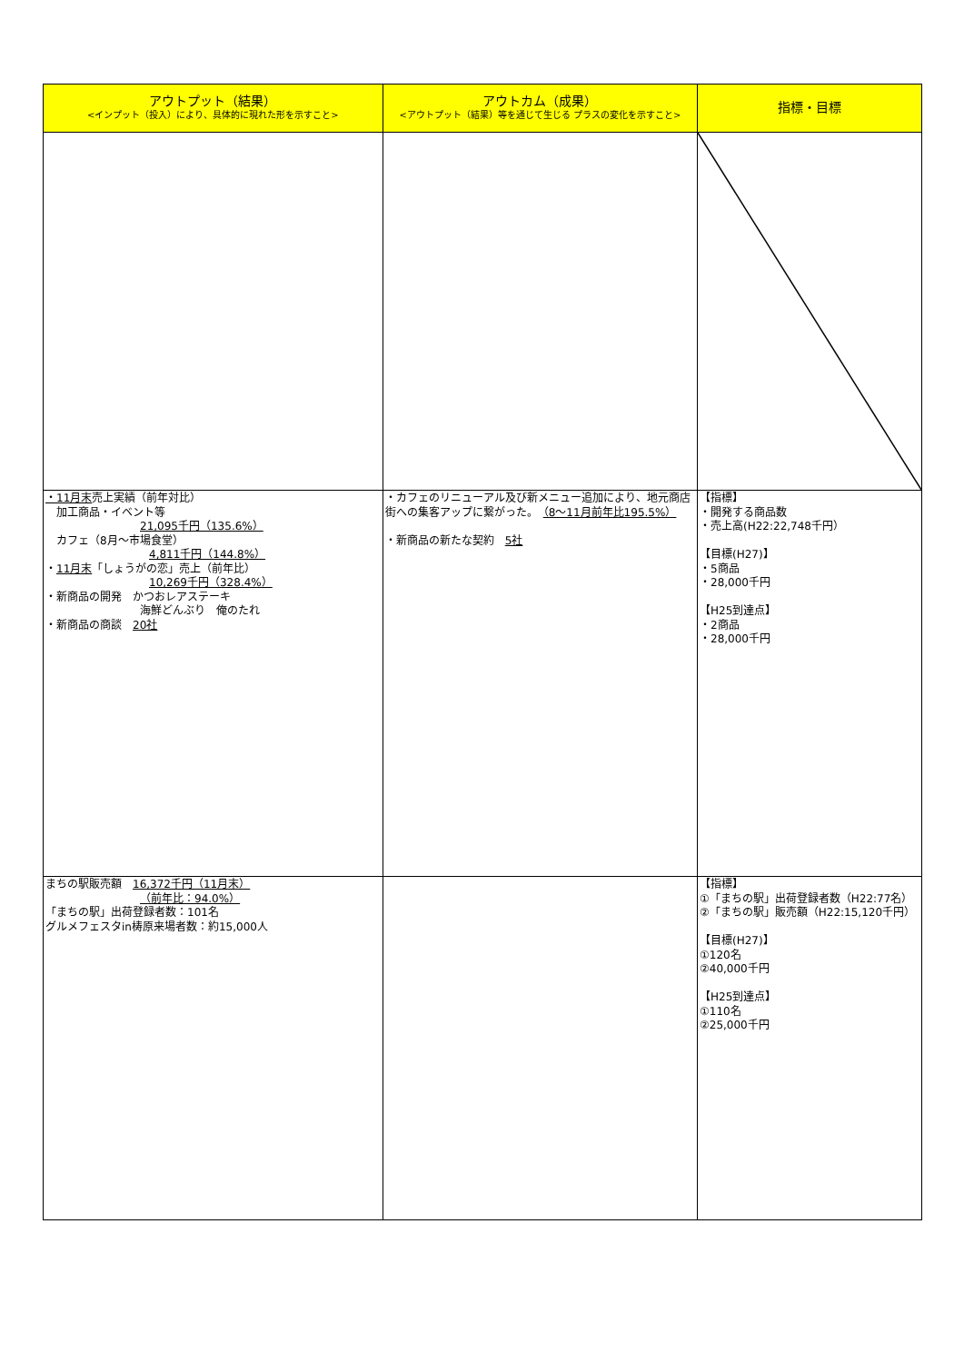| アウトプット（結果） <インプット（投入）により、具体的に現れた形を示すこと> | アウトカム（成果） <アウトプット（結果）等を通じて生じる プラスの変化を示すこと> | 指標・目標 |
| --- | --- | --- |
| ・11月末 売上実績（前年対比） 加工商品・イベント等 21,095千円（135.6%） カフェ（8月～市場食堂） 4,811千円（144.8%） ・ 11月末 「しょうがの恋」売上（前年比） 10,269千円（328.4%） ・新商品の開発 かつおレアステーキ 海鮮どんぶり 俺のたれ ・新商品の商談 20社 | ・カフェのリニューアル及び新メニュー追加により、地元商店街への集客アップに繋がった。 （8～11月前年比195.5%） ・新商品の新たな契約 5社 | 【指標】 ・開発する商品数 ・売上高(H22:22,748千円） 【目標(H27)】 ・5商品 ・28,000千円 【H25到達点】 ・2商品 ・28,000千円 |
| まちの駅販売額 16,372千円（11月末） （前年比：94.0%） 「まちの駅」出荷登録者数：101名 グルメフェスタin梼原来場者数：約15,000人 | | 【指標】 ①「まちの駅」出荷登録者数（H22:77名） ②「まちの駅」販売額（H22:15,120千円） 【目標(H27)】 ①120名 ②40,000千円 【H25到達点】 ①110名 ②25,000千円 |